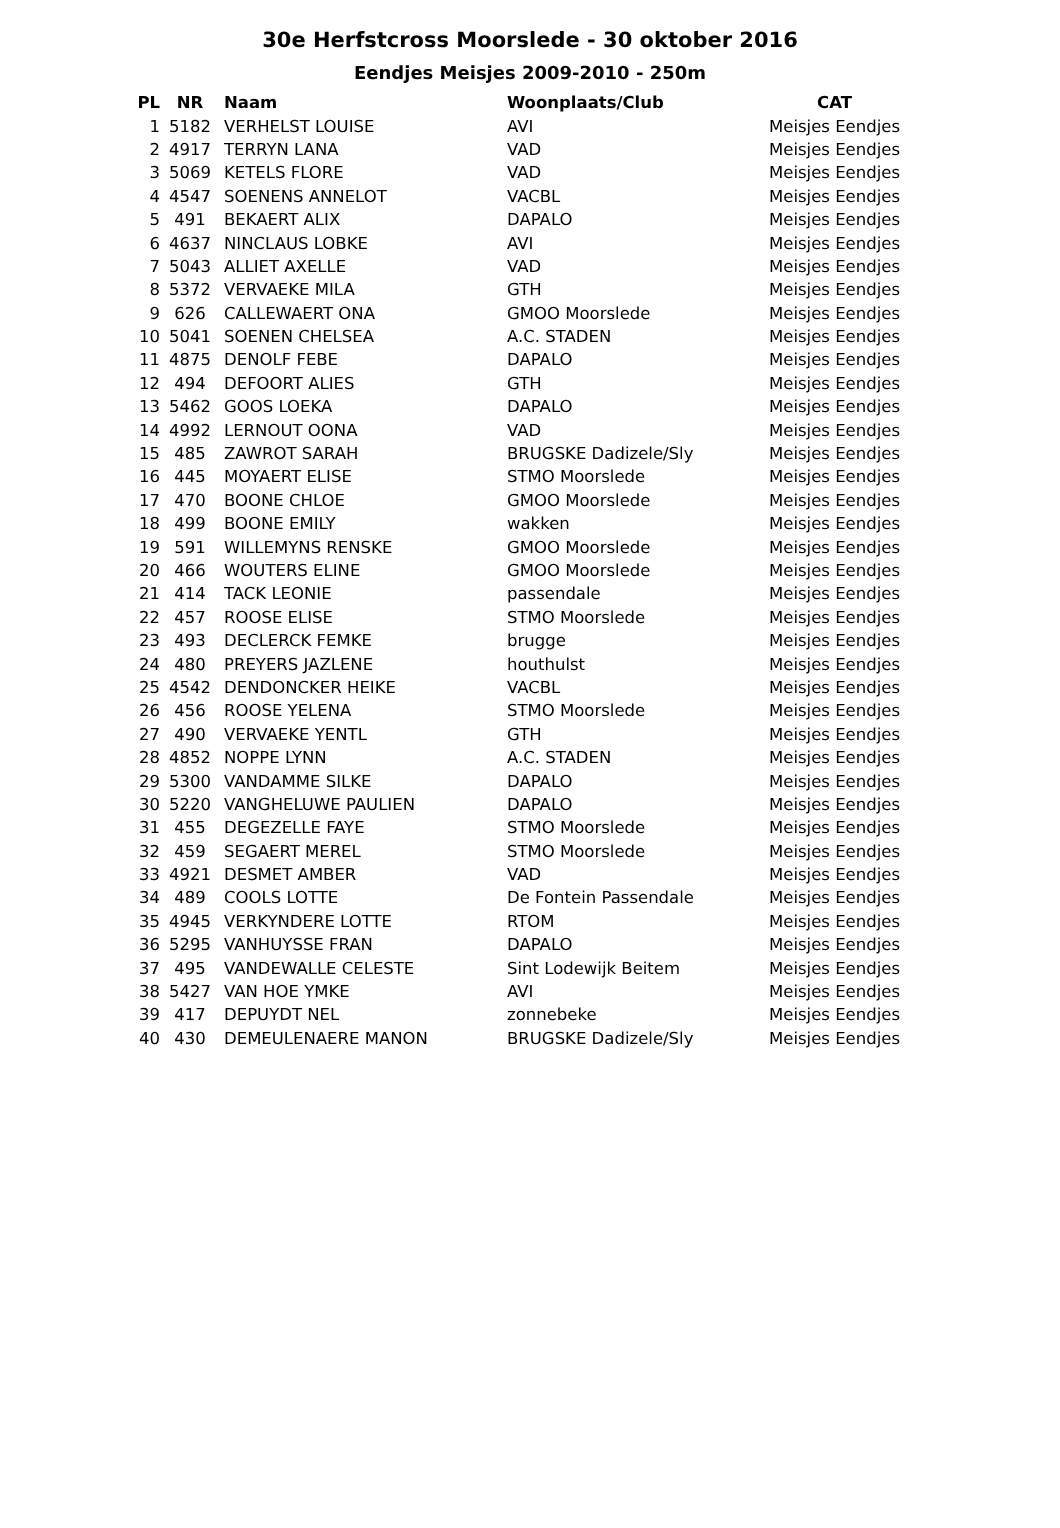30e Herfstcross Moorslede - 30 oktober 2016
Eendjes Meisjes 2009-2010 - 250m
| PL | NR | Naam | Woonplaats/Club | CAT |
| --- | --- | --- | --- | --- |
| 1 | 5182 | VERHELST LOUISE | AVI | Meisjes Eendjes |
| 2 | 4917 | TERRYN LANA | VAD | Meisjes Eendjes |
| 3 | 5069 | KETELS FLORE | VAD | Meisjes Eendjes |
| 4 | 4547 | SOENENS ANNELOT | VACBL | Meisjes Eendjes |
| 5 | 491 | BEKAERT ALIX | DAPALO | Meisjes Eendjes |
| 6 | 4637 | NINCLAUS LOBKE | AVI | Meisjes Eendjes |
| 7 | 5043 | ALLIET AXELLE | VAD | Meisjes Eendjes |
| 8 | 5372 | VERVAEKE MILA | GTH | Meisjes Eendjes |
| 9 | 626 | CALLEWAERT ONA | GMOO Moorslede | Meisjes Eendjes |
| 10 | 5041 | SOENEN CHELSEA | A.C. STADEN | Meisjes Eendjes |
| 11 | 4875 | DENOLF FEBE | DAPALO | Meisjes Eendjes |
| 12 | 494 | DEFOORT ALIES | GTH | Meisjes Eendjes |
| 13 | 5462 | GOOS LOEKA | DAPALO | Meisjes Eendjes |
| 14 | 4992 | LERNOUT OONA | VAD | Meisjes Eendjes |
| 15 | 485 | ZAWROT SARAH | BRUGSKE Dadizele/Sly | Meisjes Eendjes |
| 16 | 445 | MOYAERT ELISE | STMO Moorslede | Meisjes Eendjes |
| 17 | 470 | BOONE CHLOE | GMOO Moorslede | Meisjes Eendjes |
| 18 | 499 | BOONE EMILY | wakken | Meisjes Eendjes |
| 19 | 591 | WILLEMYNS RENSKE | GMOO Moorslede | Meisjes Eendjes |
| 20 | 466 | WOUTERS ELINE | GMOO Moorslede | Meisjes Eendjes |
| 21 | 414 | TACK LEONIE | passendale | Meisjes Eendjes |
| 22 | 457 | ROOSE ELISE | STMO Moorslede | Meisjes Eendjes |
| 23 | 493 | DECLERCK FEMKE | brugge | Meisjes Eendjes |
| 24 | 480 | PREYERS JAZLENE | houthulst | Meisjes Eendjes |
| 25 | 4542 | DENDONCKER HEIKE | VACBL | Meisjes Eendjes |
| 26 | 456 | ROOSE YELENA | STMO Moorslede | Meisjes Eendjes |
| 27 | 490 | VERVAEKE YENTL | GTH | Meisjes Eendjes |
| 28 | 4852 | NOPPE LYNN | A.C. STADEN | Meisjes Eendjes |
| 29 | 5300 | VANDAMME SILKE | DAPALO | Meisjes Eendjes |
| 30 | 5220 | VANGHELUWE PAULIEN | DAPALO | Meisjes Eendjes |
| 31 | 455 | DEGEZELLE FAYE | STMO Moorslede | Meisjes Eendjes |
| 32 | 459 | SEGAERT MEREL | STMO Moorslede | Meisjes Eendjes |
| 33 | 4921 | DESMET AMBER | VAD | Meisjes Eendjes |
| 34 | 489 | COOLS LOTTE | De Fontein Passendale | Meisjes Eendjes |
| 35 | 4945 | VERKYNDERE LOTTE | RTOM | Meisjes Eendjes |
| 36 | 5295 | VANHUYSSE FRAN | DAPALO | Meisjes Eendjes |
| 37 | 495 | VANDEWALLE CELESTE | Sint Lodewijk Beitem | Meisjes Eendjes |
| 38 | 5427 | VAN HOE YMKE | AVI | Meisjes Eendjes |
| 39 | 417 | DEPUYDT NEL | zonnebeke | Meisjes Eendjes |
| 40 | 430 | DEMEULENAERE MANON | BRUGSKE Dadizele/Sly | Meisjes Eendjes |